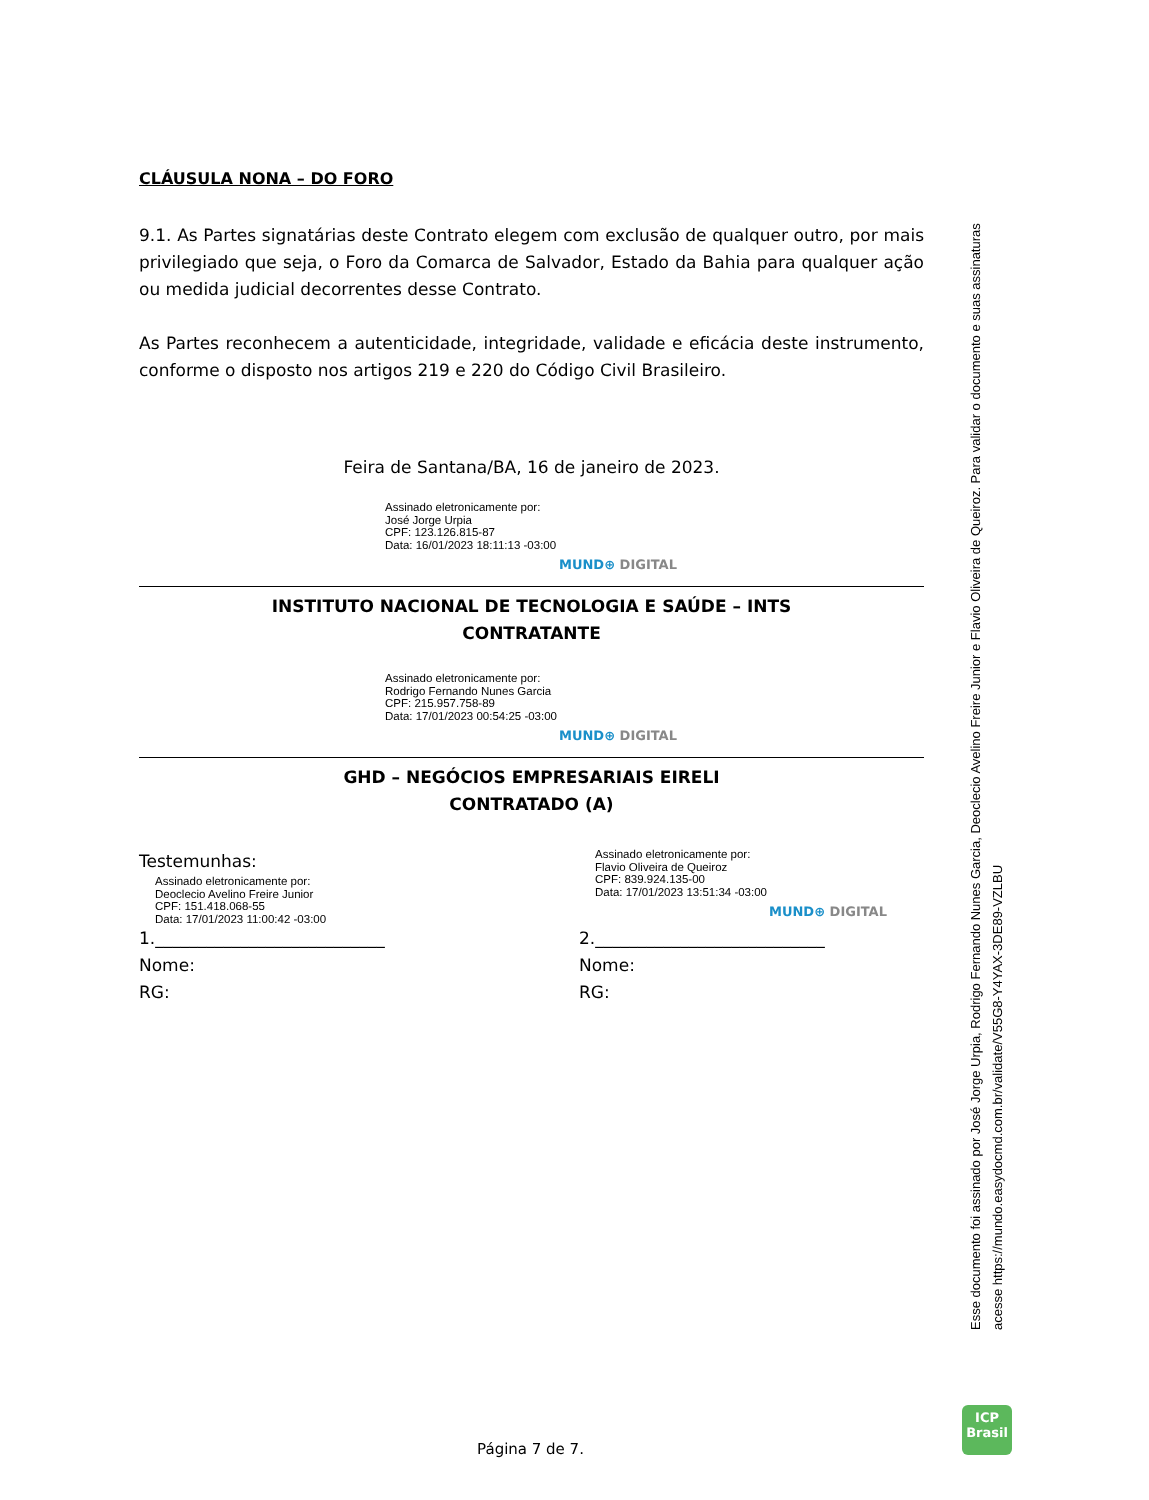CLÁUSULA NONA – DO FORO
9.1. As Partes signatárias deste Contrato elegem com exclusão de qualquer outro, por mais privilegiado que seja, o Foro da Comarca de Salvador, Estado da Bahia para qualquer ação ou medida judicial decorrentes desse Contrato.
As Partes reconhecem a autenticidade, integridade, validade e eficácia deste instrumento, conforme o disposto nos artigos 219 e 220 do Código Civil Brasileiro.
Feira de Santana/BA, 16 de janeiro de 2023.
Assinado eletronicamente por:
José Jorge Urpia
CPF: 123.126.815-87
Data: 16/01/2023 18:11:13 -03:00
MUND⊕ DIGITAL
INSTITUTO NACIONAL DE TECNOLOGIA E SAÚDE – INTS
CONTRATANTE
Assinado eletronicamente por:
Rodrigo Fernando Nunes Garcia
CPF: 215.957.758-89
Data: 17/01/2023 00:54:25 -03:00
MUND⊕ DIGITAL
GHD – NEGÓCIOS EMPRESARIAIS EIRELI
CONTRATADO (A)
Testemunhas:
Assinado eletronicamente por:
Deoclecio Avelino Freire Junior
CPF: 151.418.068-55
Data: 17/01/2023 11:00:42 -03:00
1.___________________________
Nome:
RG:
Assinado eletronicamente por:
Flavio Oliveira de Queiroz
CPF: 839.924.135-00
Data: 17/01/2023 13:51:34 -03:00
MUND⊕ DIGITAL
2.___________________________
Nome:
RG:
Esse documento foi assinado por José Jorge Urpia, Rodrigo Fernando Nunes Garcia, Deoclecio Avelino Freire Junior e Flavio Oliveira de Queiroz. Para validar o documento e suas assinaturas
acesse https://mundo.easydocmd.com.br/validate/V55G8-Y4YAX-3DE89-VZLBU
ICP
Brasil
Página 7 de 7.